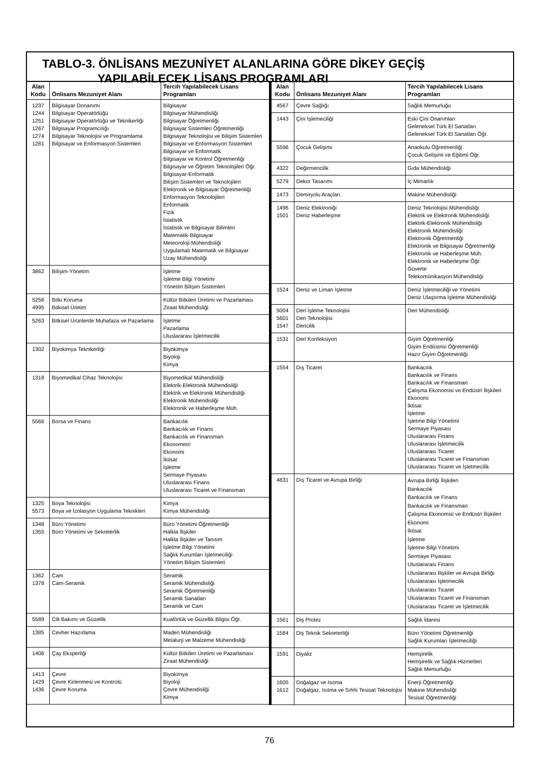TABLO-3. ÖNLİSANS MEZUNİYET ALANLARINA GÖRE DİKEY GEÇİŞ
YAPILABİLECEK LİSANS PROGRAMLARI
| Alan Kodu | Önlisans Mezuniyet Alanı | Tercih Yapılabilecek Lisans Programları |
| --- | --- | --- |
| 1237 1244 1251 1267 1274 1281 | Bilgisayar Donanımı Bilgisayar Operatörlüğü Bilgisayar Operatörlüğü ve Teknikerliği Bilgisayar Programcılığı Bilgisayar Teknolojisi ve Programlama Bilgisayar ve Enformasyon Sistemleri | Bilgisayar Bilgisayar Mühendisliği Bilgisayar Öğretmenliği Bilgisayar Sistemleri Öğretmenliği Bilgisayar Teknolojisi ve Bilişim Sistemleri Bilgisayar ve Enformasyon Sistemleri Bilgisayar ve Enformatik Bilgisayar ve Kontrol Öğretmenliği Bilgisayar ve Öğretim Teknolojileri Öğr. Bilgisayar-Enformatik Bilişim Sistemleri ve Teknolojileri Elektronik ve Bilgisayar Öğretmenliği Enformasyon Teknolojileri Enformatik Fizik İstatistik İstatistik ve Bilgisayar Bilimleri Matematik-Bilgisayar Meteoroloji Mühendisliği Uygulamalı Matematik ve Bilgisayar Uzay Mühendisliği |
| 3862 | Bilişim-Yönetim | İşletme İşletme Bilgi Yönetimi Yönetim Bilişim Sistemleri |
| 5256 4995 | Bitki Koruma Bitkisel Üretim | Kültür Bitkileri Üretimi ve Pazarlaması Ziraat Mühendisliği |
| 5263 | Bitkisel Ürünlerde Muhafaza ve Pazarlama | İşletme Pazarlama Uluslararası İşletmecilik |
| 1302 | Biyokimya Teknikerliği | Biyokimya Biyoloji Kimya |
| 1318 | Biyomedikal Cihaz Teknolojisi | Biyomedikal Mühendisliği Elektrik-Elektronik Mühendisliği Elektrik ve Elektronik Mühendisliği Elektronik Mühendisliği Elektronik ve Haberleşme Müh. |
| 5566 | Borsa ve Finans | Bankacılık Bankacılık ve Finans Bankacılık ve Finansman Ekonometri Ekonomi İktisat İşletme Sermaye Piyasası Uluslararası Finans Uluslararası Ticaret ve Finansman |
| 1325 5573 | Boya Teknolojisi Boya ve İzolasyon Uygulama Teknikleri | Kimya Kimya Mühendisliği |
| 1348 1355 | Büro Yönetimi Büro Yönetimi ve Sekreterlik | Büro Yönetimi Öğretmenliği Halkla İlişkiler Halkla İlişkiler ve Tanıtım İşletme Bilgi Yönetimi Sağlık Kurumları İşletmeciliği Yönetim Bilişim Sistemleri |
| 1362 1378 | Cam Cam-Seramik | Seramik Seramik Mühendisliği Seramik Öğretmenliği Seramik Sanatları Seramik ve Cam |
| 5589 | Cilt Bakımı ve Güzellik | Kuaförlük ve Güzellik Bilgisi Öğr. |
| 1385 | Cevher Hazırlama | Maden Mühendisliği Metalurji ve Malzeme Mühendisliği |
| 1406 | Çay Eksperliği | Kültür Bitkileri Üretimi ve Pazarlaması Ziraat Mühendisliği |
| 1413 1429 1436 | Çevre Çevre Kirlenmesi ve Kontrolü Çevre Koruma | Biyokimya Biyoloji Çevre Mühendisliği Kimya |
| Alan Kodu | Önlisans Mezuniyet Alanı | Tercih Yapılabilecek Lisans Programları |
| --- | --- | --- |
| 4567 | Çevre Sağlığı | Sağlık Memurluğu |
| 1443 | Çini İşlemeciliği | Eski Çini Onarımları Geleneksel Türk El Sanatları Geleneksel Türk El Sanatları Öğr. |
| 5596 | Çocuk Gelişimi | Anaokulu Öğretmenliği Çocuk Gelişimi ve Eğitimi Öğr. |
| 4322 | Değirmencilik | Gıda Mühendisliği |
| 5279 | Dekor Tasarımı | İç Mimarlık |
| 1473 | Demiryolu Araçları | Makine Mühendisliği |
| 1496 1501 | Deniz Elektroniği Deniz Haberleşme | Deniz Teknolojisi Mühendisliği Elektrik ve Elektronik Mühendisliği Elektrik-Elektronik Mühendisliği Elektronik Mühendisliği Elektronik Öğretmenliği Elektronik ve Bilgisayar Öğretmenliği Elektronik ve Haberleşme Müh. Elektronik ve Haberleşme Öğr. Güverte Telekomünikasyon Mühendisliği |
| 1524 | Deniz ve Liman İşletme | Deniz İşletmeciliği ve Yönetimi Deniz Ulaştırma İşletme Mühendisliği |
| 5004 5601 1547 | Deri İşleme Teknolojisi Deri Teknolojisi Dericilik | Deri Mühendisliği |
| 1531 | Deri Konfeksiyon | Giyim Öğretmenliği Giyim Endüstrisi Öğretmenliği Hazır Giyim Öğretmenliği |
| 1554 | Dış Ticaret | Bankacılık Bankacılık ve Finans Bankacılık ve Finansman Çalışma Ekonomisi ve Endüstri İlişkileri Ekonomi İktisat İşletme İşletme Bilgi Yönetimi Sermaye Piyasası Uluslararası Finans Uluslararası İşletmecilik Uluslararası Ticaret Uluslararası Ticaret ve Finansman Uluslararası Ticaret ve İşletmecilik |
| 4831 | Dış Ticaret ve Avrupa Birliği | Avrupa Birliği İlişkileri Bankacılık Bankacılık ve Finans Bankacılık ve Finansman Çalışma Ekonomisi ve Endüstri İlişkileri Ekonomi İktisat İşletme İşletme Bilgi Yönetimi Sermaye Piyasası Uluslararası Finans Uluslararası İlişkiler ve Avrupa Birliği Uluslararası İşletmecilik Uluslararası Ticaret Uluslararası Ticaret ve Finansman Uluslararası Ticaret ve İşletmecilik |
| 1561 | Diş Protez | Sağlık İdaresi |
| 1584 | Diş Teknik Sekreterliği | Büro Yönetimi Öğretmenliği Sağlık Kurumları İşletmeciliği |
| 1591 | Diyaliz | Hemşirelik Hemşirelik ve Sağlık Hizmetleri Sağlık Memurluğu |
| 1605 1612 | Doğalgaz ve Isıtma Doğalgaz, Isıtma ve Sıhhi Tesisat Teknolojisi | Enerji Öğretmenliği Makine Mühendisliği Tesisat Öğretmenliği |
76